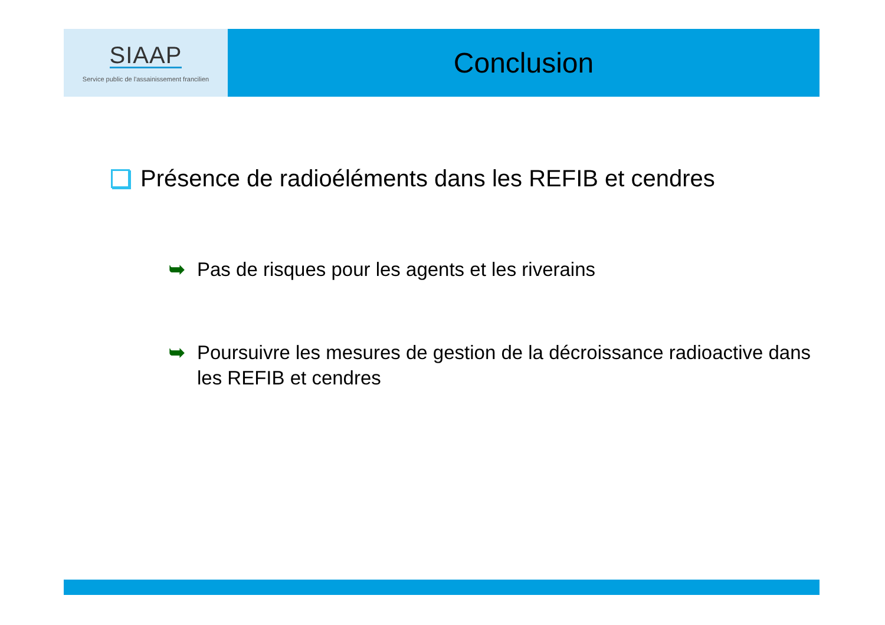SIAAP
Service public de l'assainissement francilien
Conclusion
Présence de radioéléments dans les REFIB et cendres
➥ Pas de risques pour les agents et les riverains
➥ Poursuivre les mesures de gestion de la décroissance radioactive dans les REFIB et cendres